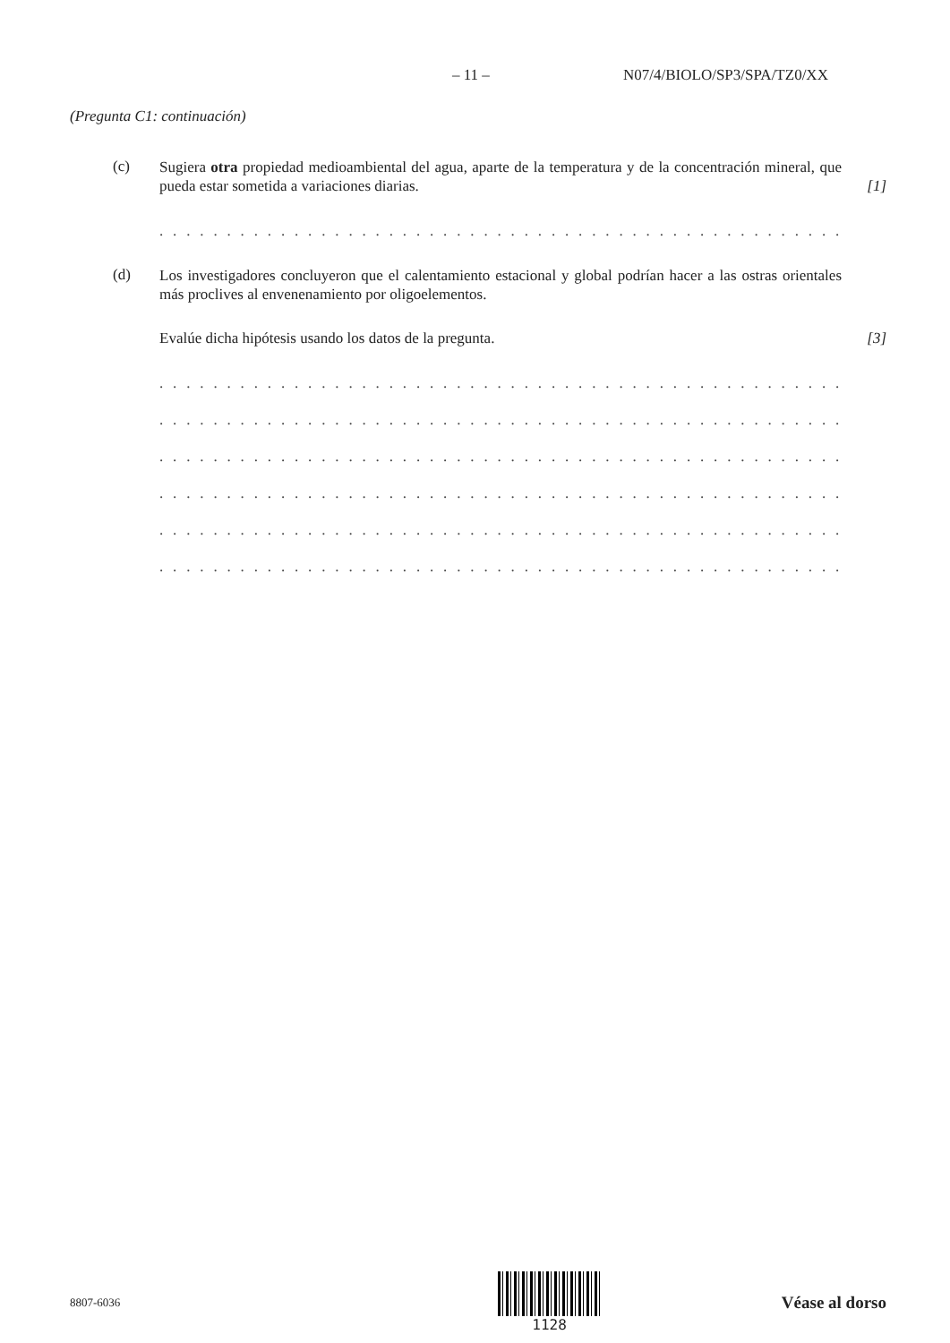– 11 – N07/4/BIOLO/SP3/SPA/TZ0/XX
(Pregunta C1: continuación)
(c)
Sugiera otra propiedad medioambiental del agua, aparte de la temperatura y de la concentración mineral, que pueda estar sometida a variaciones diarias.
[1]
. . . . . . . . . . . . . . . . . . . . . . . . . . . . . . . . . . . . . . . . . . . . . . . . . . . . . . . . . . . . . . . . . . . . .
(d)
Los investigadores concluyeron que el calentamiento estacional y global podrían hacer a las ostras orientales más proclives al envenenamiento por oligoelementos.
Evalúe dicha hipótesis usando los datos de la pregunta.
[3]
. . . . . . . . . . . . . . . . . . . . . . . . . . . . . . . . . . . . . . . . . . . . . . . . . . . . . . . . . . . . . . . . . . . . .
. . . . . . . . . . . . . . . . . . . . . . . . . . . . . . . . . . . . . . . . . . . . . . . . . . . . . . . . . . . . . . . . . . . . .
. . . . . . . . . . . . . . . . . . . . . . . . . . . . . . . . . . . . . . . . . . . . . . . . . . . . . . . . . . . . . . . . . . . . .
. . . . . . . . . . . . . . . . . . . . . . . . . . . . . . . . . . . . . . . . . . . . . . . . . . . . . . . . . . . . . . . . . . . . .
. . . . . . . . . . . . . . . . . . . . . . . . . . . . . . . . . . . . . . . . . . . . . . . . . . . . . . . . . . . . . . . . . . . . .
. . . . . . . . . . . . . . . . . . . . . . . . . . . . . . . . . . . . . . . . . . . . . . . . . . . . . . . . . . . . . . . . . . . . .
8807-6036
1128
Véase al dorso